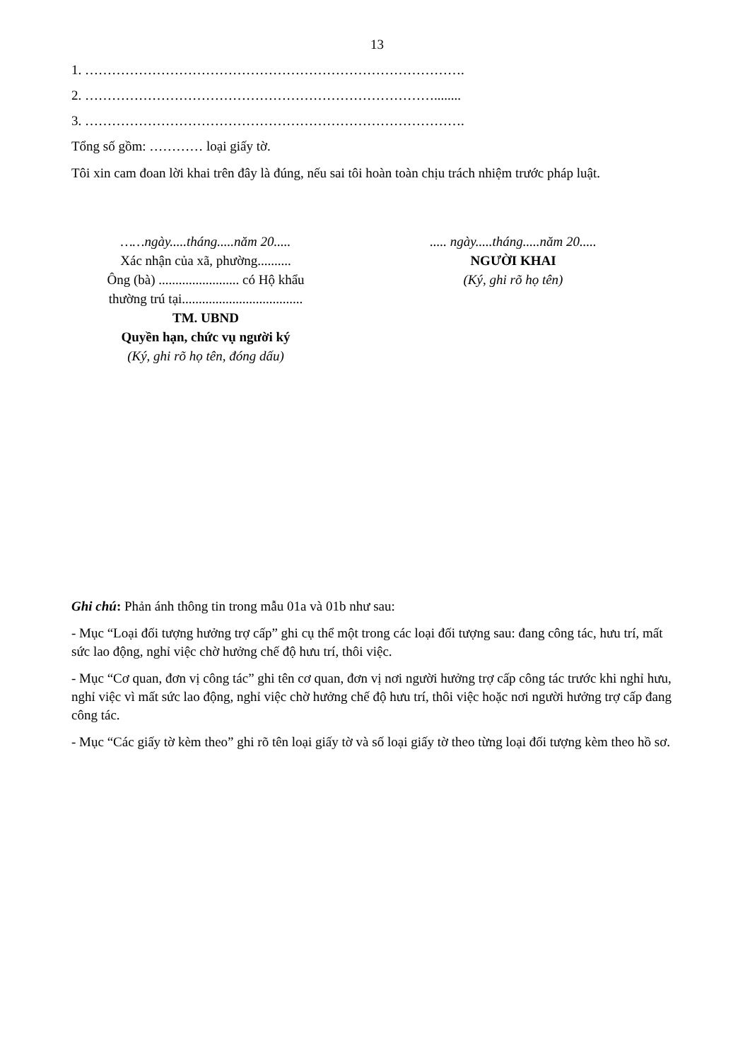13
1. ………………………………………………………………………….
2. ……………………………………………………………………........
3. ………………………………………………………………………….
Tổng số gồm: ………… loại giấy tờ.
Tôi xin cam đoan lời khai trên đây là đúng, nếu sai tôi hoàn toàn chịu trách nhiệm trước pháp luật.
……ngày.....tháng.....năm 20.....
Xác nhận của xã, phường..........
Ông (bà) ........................ có Hộ khẩu
thường trú tại....................................
TM. UBND
Quyền hạn, chức vụ người ký
(Ký, ghi rõ họ tên, đóng dấu)
..... ngày.....tháng.....năm 20.....
NGƯỜI KHAI
(Ký, ghi rõ họ tên)
Ghi chú: Phản ánh thông tin trong mẫu 01a và 01b như sau:
- Mục “Loại đối tượng hưởng trợ cấp” ghi cụ thể một trong các loại đối tượng sau: đang công tác, hưu trí, mất sức lao động, nghỉ việc chờ hưởng chế độ hưu trí, thôi việc.
- Mục “Cơ quan, đơn vị công tác” ghi tên cơ quan, đơn vị nơi người hưởng trợ cấp công tác trước khi nghỉ hưu, nghỉ việc vì mất sức lao động, nghỉ việc chờ hưởng chế độ hưu trí, thôi việc hoặc nơi người hưởng trợ cấp đang công tác.
- Mục “Các giấy tờ kèm theo” ghi rõ tên loại giấy tờ và số loại giấy tờ theo từng loại đối tượng kèm theo hồ sơ.